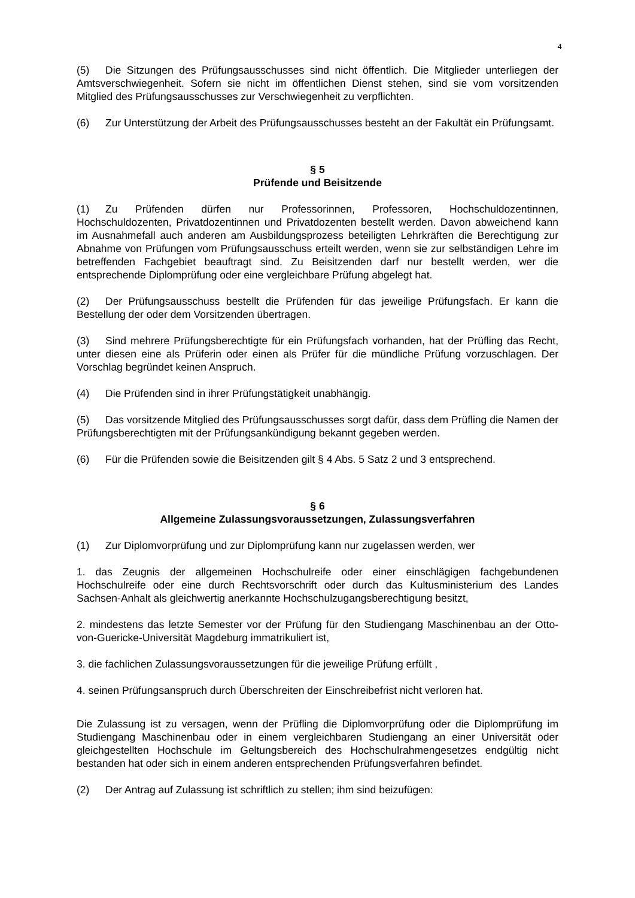4
(5) Die Sitzungen des Prüfungsausschusses sind nicht öffentlich. Die Mitglieder unterliegen der Amtsverschwiegenheit. Sofern sie nicht im öffentlichen Dienst stehen, sind sie vom vorsitzenden Mitglied des Prüfungsausschusses zur Verschwiegenheit zu verpflichten.
(6) Zur Unterstützung der Arbeit des Prüfungsausschusses besteht an der Fakultät ein Prüfungsamt.
§ 5
Prüfende und Beisitzende
(1) Zu Prüfenden dürfen nur Professorinnen, Professoren, Hochschuldozentinnen, Hochschuldozenten, Privatdozentinnen und Privatdozenten bestellt werden. Davon abweichend kann im Ausnahmefall auch anderen am Ausbildungsprozess beteiligten Lehrkräften die Berechtigung zur Abnahme von Prüfungen vom Prüfungsausschuss erteilt werden, wenn sie zur selbständigen Lehre im betreffenden Fachgebiet beauftragt sind. Zu Beisitzenden darf nur bestellt werden, wer die entsprechende Diplomprüfung oder eine vergleichbare Prüfung abgelegt hat.
(2) Der Prüfungsausschuss bestellt die Prüfenden für das jeweilige Prüfungsfach. Er kann die Bestellung der oder dem Vorsitzenden übertragen.
(3) Sind mehrere Prüfungsberechtigte für ein Prüfungsfach vorhanden, hat der Prüfling das Recht, unter diesen eine als Prüferin oder einen als Prüfer für die mündliche Prüfung vorzuschlagen. Der Vorschlag begründet keinen Anspruch.
(4) Die Prüfenden sind in ihrer Prüfungstätigkeit unabhängig.
(5) Das vorsitzende Mitglied des Prüfungsausschusses sorgt dafür, dass dem Prüfling die Namen der Prüfungsberechtigten mit der Prüfungsankündigung bekannt gegeben werden.
(6) Für die Prüfenden sowie die Beisitzenden gilt § 4 Abs. 5 Satz 2 und 3 entsprechend.
§ 6
Allgemeine Zulassungsvoraussetzungen, Zulassungsverfahren
(1) Zur Diplomvorprüfung und zur Diplomprüfung kann nur zugelassen werden, wer
1. das Zeugnis der allgemeinen Hochschulreife oder einer einschlägigen fachgebundenen Hochschulreife oder eine durch Rechtsvorschrift oder durch das Kultusministerium des Landes Sachsen-Anhalt als gleichwertig anerkannte Hochschulzugangsberechtigung besitzt,
2. mindestens das letzte Semester vor der Prüfung für den Studiengang Maschinenbau an der Otto-von-Guericke-Universität Magdeburg immatrikuliert ist,
3. die fachlichen Zulassungsvoraussetzungen für die jeweilige Prüfung erfüllt ,
4. seinen Prüfungsanspruch durch Überschreiten der Einschreibefrist nicht verloren hat.
Die Zulassung ist zu versagen, wenn der Prüfling die Diplomvorprüfung oder die Diplomprüfung im Studiengang Maschinenbau oder in einem vergleichbaren Studiengang an einer Universität oder gleichgestellten Hochschule im Geltungsbereich des Hochschulrahmengesetzes endgültig nicht bestanden hat oder sich in einem anderen entsprechenden Prüfungsverfahren befindet.
(2) Der Antrag auf Zulassung ist schriftlich zu stellen; ihm sind beizufügen: